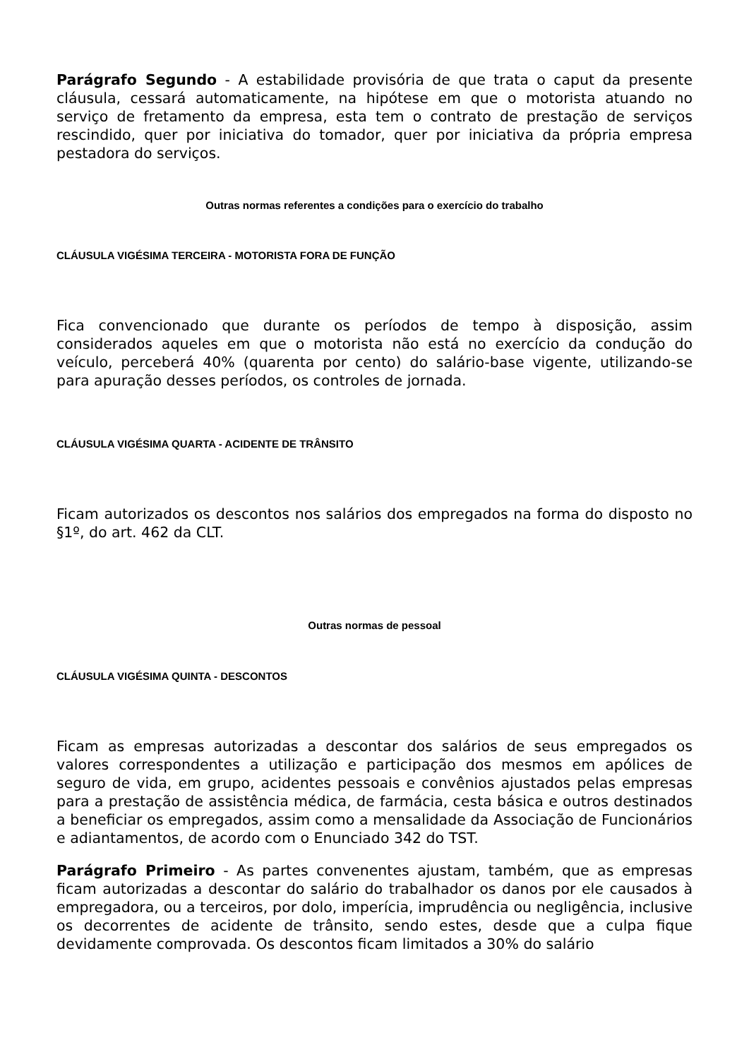Parágrafo Segundo - A estabilidade provisória de que trata o caput da presente cláusula, cessará automaticamente, na hipótese em que o motorista atuando no serviço de fretamento da empresa, esta tem o contrato de prestação de serviços rescindido, quer por iniciativa do tomador, quer por iniciativa da própria empresa pestadora do serviços.
Outras normas referentes a condições para o exercício do trabalho
CLÁUSULA VIGÉSIMA TERCEIRA - MOTORISTA FORA DE FUNÇÃO
Fica convencionado que durante os períodos de tempo à disposição, assim considerados aqueles em que o motorista não está no exercício da condução do veículo, perceberá 40% (quarenta por cento) do salário-base vigente, utilizando-se para apuração desses períodos, os controles de jornada.
CLÁUSULA VIGÉSIMA QUARTA - ACIDENTE DE TRÂNSITO
Ficam autorizados os descontos nos salários dos empregados na forma do disposto no §1º, do art. 462 da CLT.
Outras normas de pessoal
CLÁUSULA VIGÉSIMA QUINTA - DESCONTOS
Ficam as empresas autorizadas a descontar dos salários de seus empregados os valores correspondentes a utilização e participação dos mesmos em apólices de seguro de vida, em grupo, acidentes pessoais e convênios ajustados pelas empresas para a prestação de assistência médica, de farmácia, cesta básica e outros destinados a beneficiar os empregados, assim como a mensalidade da Associação de Funcionários e adiantamentos, de acordo com o Enunciado 342 do TST.
Parágrafo Primeiro - As partes convenentes ajustam, também, que as empresas ficam autorizadas a descontar do salário do trabalhador os danos por ele causados à empregadora, ou a terceiros, por dolo, imperícia, imprudência ou negligência, inclusive os decorrentes de acidente de trânsito, sendo estes, desde que a culpa fique devidamente comprovada. Os descontos ficam limitados a 30% do salário